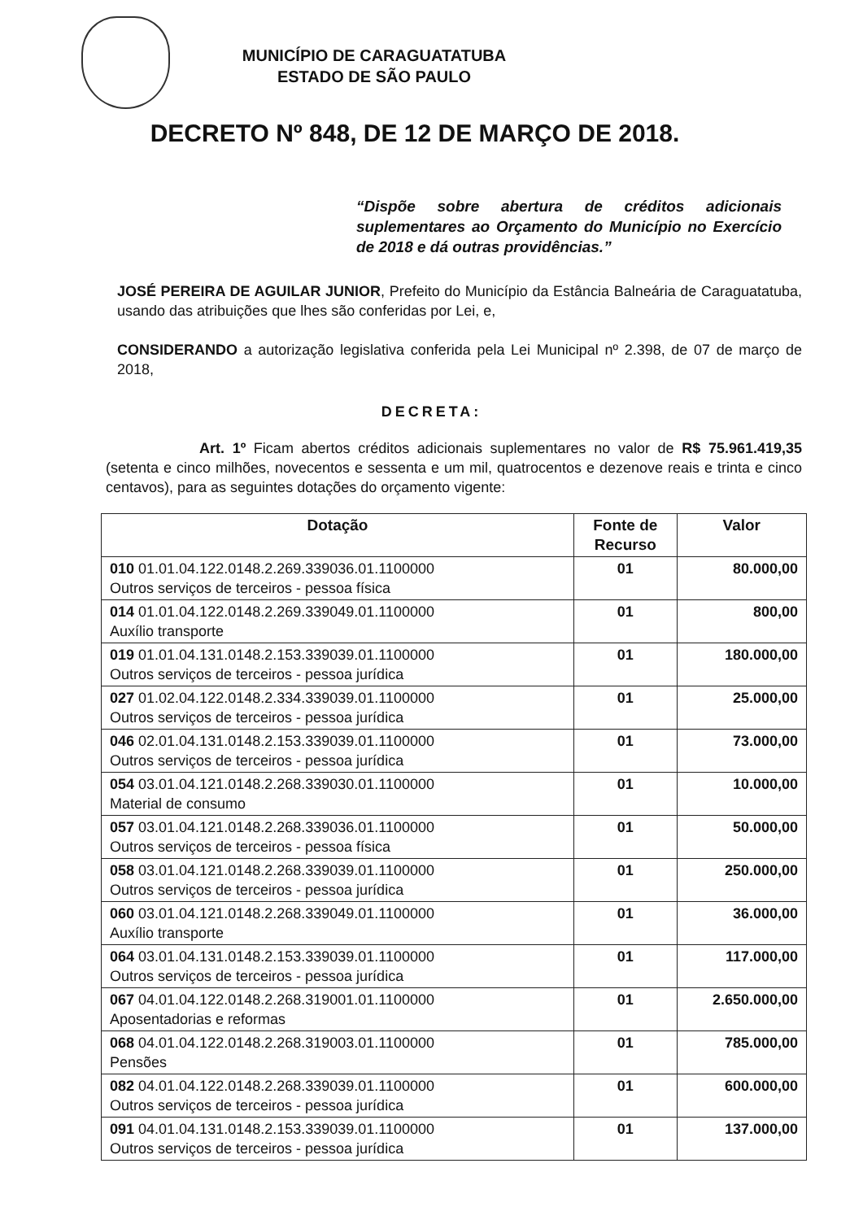MUNICÍPIO DE CARAGUATATUBA
ESTADO DE SÃO PAULO
DECRETO Nº 848, DE 12 DE MARÇO DE 2018.
“Dispõe sobre abertura de créditos adicionais suplementares ao Orçamento do Município no Exercício de 2018 e dá outras providências.”
JOSÉ PEREIRA DE AGUILAR JUNIOR, Prefeito do Município da Estância Balneária de Caraguatatuba, usando das atribuições que lhes são conferidas por Lei, e,
CONSIDERANDO a autorização legislativa conferida pela Lei Municipal nº 2.398, de 07 de março de 2018,
DECRETA:
Art. 1º Ficam abertos créditos adicionais suplementares no valor de R$ 75.961.419,35 (setenta e cinco milhões, novecentos e sessenta e um mil, quatrocentos e dezenove reais e trinta e cinco centavos), para as seguintes dotações do orçamento vigente:
| Dotação | Fonte de Recurso | Valor |
| --- | --- | --- |
| 010 01.01.04.122.0148.2.269.339036.01.1100000 Outros serviços de terceiros - pessoa física | 01 | 80.000,00 |
| 014 01.01.04.122.0148.2.269.339049.01.1100000 Auxílio transporte | 01 | 800,00 |
| 019 01.01.04.131.0148.2.153.339039.01.1100000 Outros serviços de terceiros - pessoa jurídica | 01 | 180.000,00 |
| 027 01.02.04.122.0148.2.334.339039.01.1100000 Outros serviços de terceiros - pessoa jurídica | 01 | 25.000,00 |
| 046 02.01.04.131.0148.2.153.339039.01.1100000 Outros serviços de terceiros - pessoa jurídica | 01 | 73.000,00 |
| 054 03.01.04.121.0148.2.268.339030.01.1100000 Material de consumo | 01 | 10.000,00 |
| 057 03.01.04.121.0148.2.268.339036.01.1100000 Outros serviços de terceiros - pessoa física | 01 | 50.000,00 |
| 058 03.01.04.121.0148.2.268.339039.01.1100000 Outros serviços de terceiros - pessoa jurídica | 01 | 250.000,00 |
| 060 03.01.04.121.0148.2.268.339049.01.1100000 Auxílio transporte | 01 | 36.000,00 |
| 064 03.01.04.131.0148.2.153.339039.01.1100000 Outros serviços de terceiros - pessoa jurídica | 01 | 117.000,00 |
| 067 04.01.04.122.0148.2.268.319001.01.1100000 Aposentadorias e reformas | 01 | 2.650.000,00 |
| 068 04.01.04.122.0148.2.268.319003.01.1100000 Pensões | 01 | 785.000,00 |
| 082 04.01.04.122.0148.2.268.339039.01.1100000 Outros serviços de terceiros - pessoa jurídica | 01 | 600.000,00 |
| 091 04.01.04.131.0148.2.153.339039.01.1100000 Outros serviços de terceiros - pessoa jurídica | 01 | 137.000,00 |